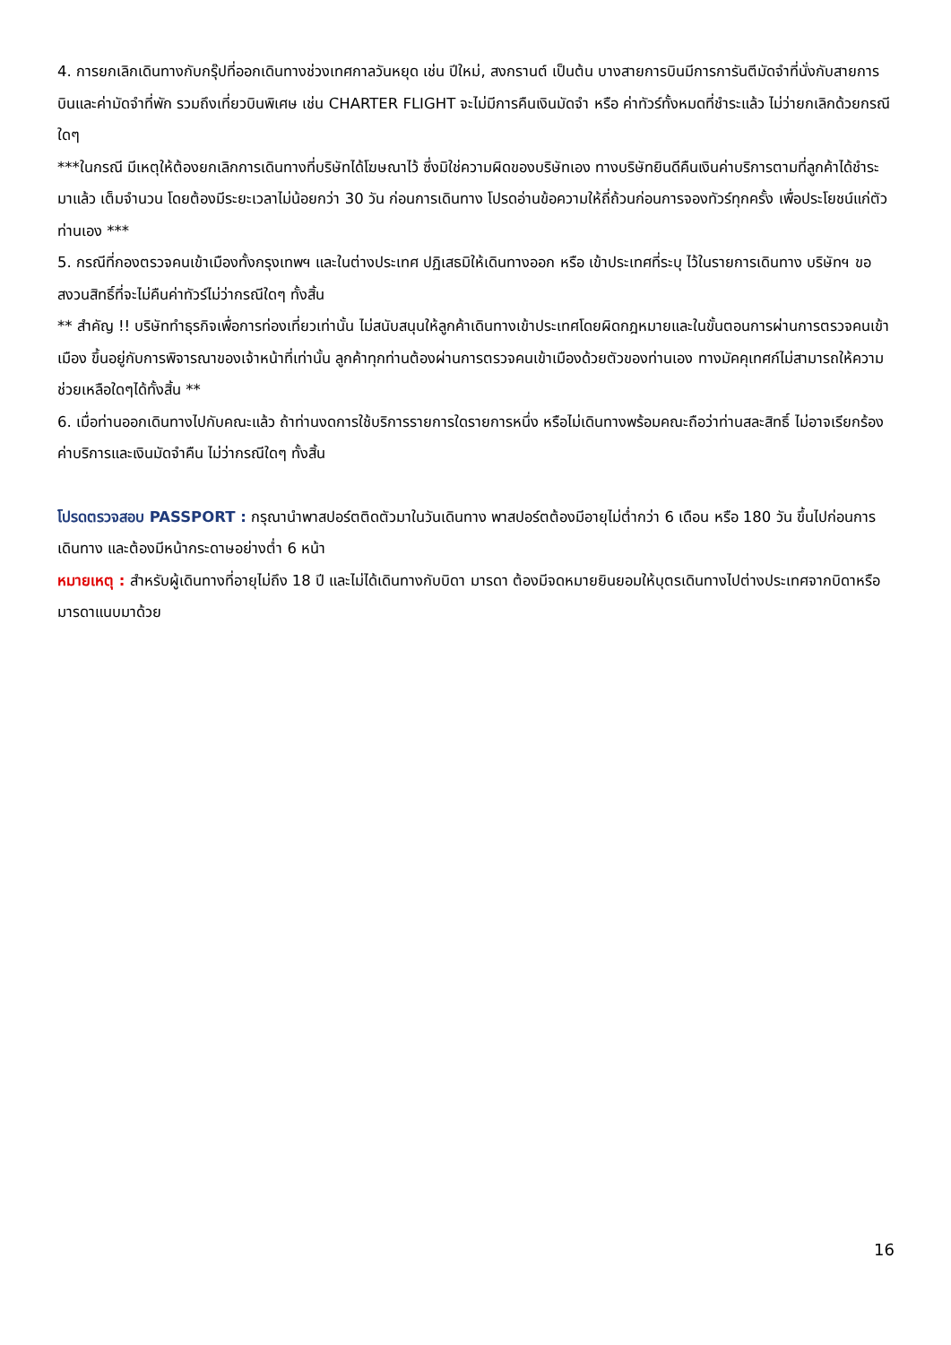4. การยกเลิกเดินทางกับกรุ๊ปที่ออกเดินทางช่วงเทศกาลวันหยุด เช่น ปีใหม่, สงกรานต์ เป็นต้น บางสายการบินมีการการันตีมัดจำที่นั่งกับสายการบินและค่ามัดจำที่พัก รวมถึงเที่ยวบินพิเศษ เช่น CHARTER FLIGHT จะไม่มีการคืนเงินมัดจำ หรือ ค่าทัวร์ทั้งหมดที่ชำระแล้ว ไม่ว่ายกเลิกด้วยกรณีใดๆ
***ในกรณี มีเหตุให้ต้องยกเลิกการเดินทางที่บริษัทได้โฆษณาไว้ ซึ่งมิใช่ความผิดของบริษัทเอง ทางบริษัทยินดีคืนเงินค่าบริการตามที่ลูกค้าได้ชำระมาแล้ว เต็มจำนวน โดยต้องมีระยะเวลาไม่น้อยกว่า 30 วัน ก่อนการเดินทาง โปรดอ่านข้อความให้ถี่ถ้วนก่อนการจองทัวร์ทุกครั้ง เพื่อประโยชน์แก่ตัวท่านเอง ***
5. กรณีที่กองตรวจคนเข้าเมืองทั้งกรุงเทพฯ และในต่างประเทศ ปฏิเสธมิให้เดินทางออก หรือ เข้าประเทศที่ระบุ ไว้ในรายการเดินทาง บริษัทฯ ขอสงวนสิทธิ์ที่จะไม่คืนค่าทัวร์ไม่ว่ากรณีใดๆ ทั้งสิ้น
** สำคัญ !! บริษัททำธุรกิจเพื่อการท่องเที่ยวเท่านั้น ไม่สนับสนุนให้ลูกค้าเดินทางเข้าประเทศโดยผิดกฎหมายและในขั้นตอนการผ่านการตรวจคนเข้าเมือง ขึ้นอยู่กับการพิจารณาของเจ้าหน้าที่เท่านั้น ลูกค้าทุกท่านต้องผ่านการตรวจคนเข้าเมืองด้วยตัวของท่านเอง ทางมัคคุเทศก์ไม่สามารถให้ความช่วยเหลือใดๆได้ทั้งสิ้น **
6. เมื่อท่านออกเดินทางไปกับคณะแล้ว ถ้าท่านงดการใช้บริการรายการใดรายการหนึ่ง หรือไม่เดินทางพร้อมคณะถือว่าท่านสละสิทธิ์ ไม่อาจเรียกร้องค่าบริการและเงินมัดจำคืน ไม่ว่ากรณีใดๆ ทั้งสิ้น
โปรดตรวจสอบ PASSPORT : กรุณานำพาสปอร์ตติดตัวมาในวันเดินทาง พาสปอร์ตต้องมีอายุไม่ต่ำกว่า 6 เดือน หรือ 180 วัน ขึ้นไปก่อนการเดินทาง และต้องมีหน้ากระดาษอย่างต่ำ 6 หน้า
หมายเหตุ : สำหรับผู้เดินทางที่อายุไม่ถึง 18 ปี และไม่ได้เดินทางกับบิดา มารดา ต้องมีจดหมายยินยอมให้บุตรเดินทางไปต่างประเทศจากบิดาหรือมารดาแนบมาด้วย
16